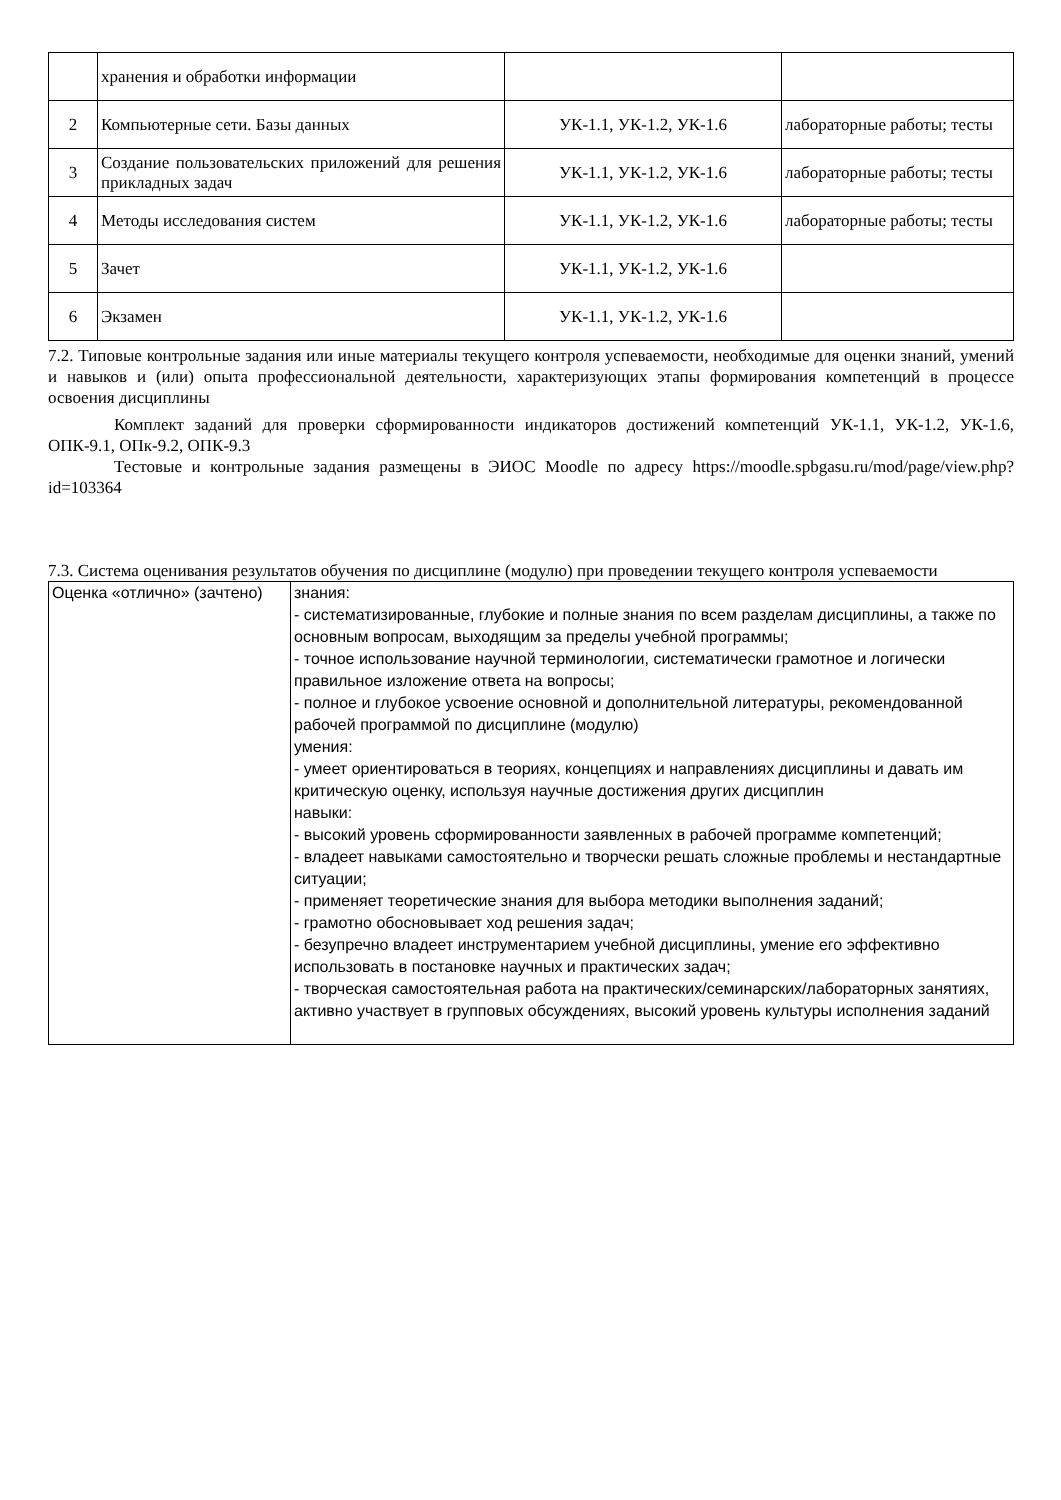| | хранения и обработки информации | | |
| 2 | Компьютерные сети. Базы данных | УК-1.1, УК-1.2, УК-1.6 | лабораторные работы; тесты |
| 3 | Создание пользовательских приложений для решения прикладных задач | УК-1.1, УК-1.2, УК-1.6 | лабораторные работы; тесты |
| 4 | Методы исследования систем | УК-1.1, УК-1.2, УК-1.6 | лабораторные работы; тесты |
| 5 | Зачет | УК-1.1, УК-1.2, УК-1.6 | |
| 6 | Экзамен | УК-1.1, УК-1.2, УК-1.6 | |
7.2. Типовые контрольные задания или иные материалы текущего контроля успеваемости, необходимые для оценки знаний, умений и навыков и (или) опыта профессиональной деятельности, характеризующих этапы формирования компетенций в процессе освоения дисциплины
Комплект заданий для проверки сформированности индикаторов достижений компетенций УК-1.1, УК-1.2, УК-1.6, ОПК-9.1, ОПк-9.2, ОПК-9.3
Тестовые и контрольные задания размещены в ЭИОС Moodle по адресу https://moodle.spbgasu.ru/mod/page/view.php?id=103364
7.3. Система оценивания результатов обучения по дисциплине (модулю) при проведении текущего контроля успеваемости
| Оценка «отлично» (зачтено) | знания: - систематизированные, глубокие и полные знания по всем разделам дисциплины, а также по основным вопросам, выходящим за пределы учебной программы; - точное использование научной терминологии, систематически грамотное и логически правильное изложение ответа на вопросы; - полное и глубокое усвоение основной и дополнительной литературы, рекомендованной рабочей программой по дисциплине (модулю) умения: - умеет ориентироваться в теориях, концепциях и направлениях дисциплины и давать им критическую оценку, используя научные достижения других дисциплин навыки: - высокий уровень сформированности заявленных в рабочей программе компетенций; - владеет навыками самостоятельно и творчески решать сложные проблемы и нестандартные ситуации; - применяет теоретические знания для выбора методики выполнения заданий; - грамотно обосновывает ход решения задач; - безупречно владеет инструментарием учебной дисциплины, умение его эффективно использовать в постановке научных и практических задач; - творческая самостоятельная работа на практических/семинарских/лабораторных занятиях, активно участвует в групповых обсуждениях, высокий уровень культуры исполнения заданий |